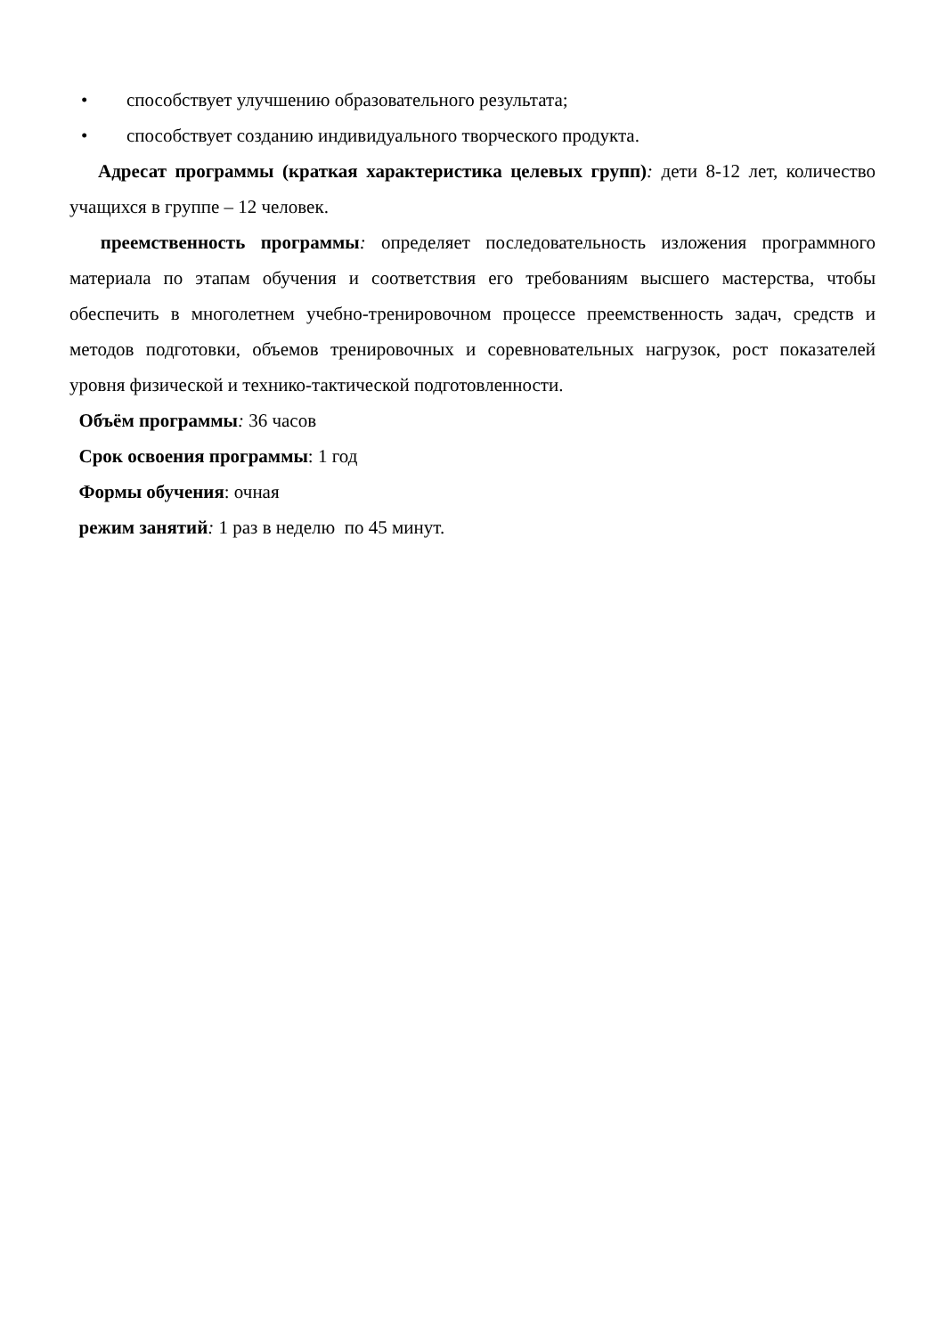• способствует улучшению образовательного результата;
• способствует созданию индивидуального творческого продукта.
Адресат программы (краткая характеристика целевых групп): дети 8-12 лет, количество учащихся в группе – 12 человек.
преемственность программы: определяет последовательность изложения программного материала по этапам обучения и соответствия его требованиям высшего мастерства, чтобы обеспечить в многолетнем учебно-тренировочном процессе преемственность задач, средств и методов подготовки, объемов тренировочных и соревновательных нагрузок, рост показателей уровня физической и технико-тактической подготовленности.
Объём программы: 36 часов
Срок освоения программы: 1 год
Формы обучения: очная
режим занятий: 1 раз в неделю по 45 минут.